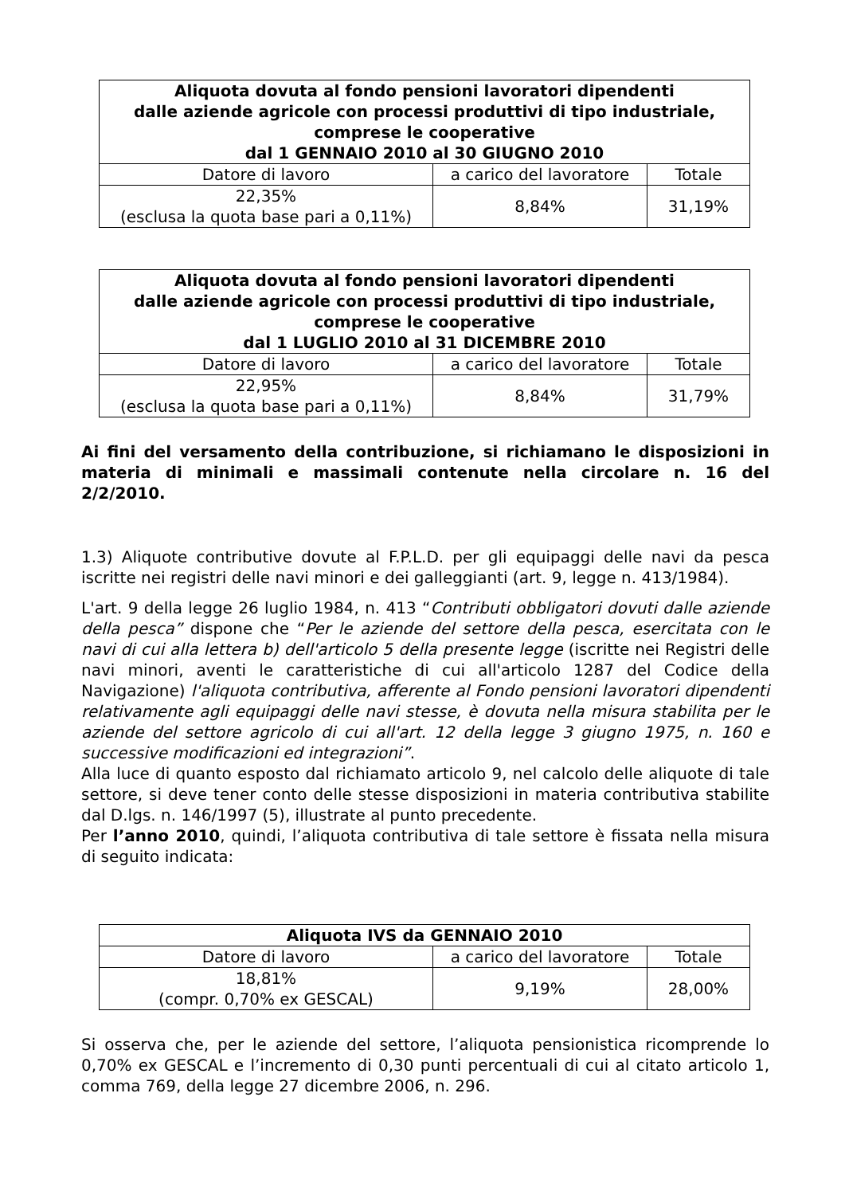| Aliquota dovuta al fondo pensioni lavoratori dipendenti dalle aziende agricole con processi produttivi di tipo industriale, comprese le cooperative dal 1 GENNAIO 2010 al 30 GIUGNO 2010 | | |
| --- | --- | --- |
| Datore di lavoro | a carico del lavoratore | Totale |
| 22,35% (esclusa la quota base pari a 0,11%) | 8,84% | 31,19% |
| Aliquota dovuta al fondo pensioni lavoratori dipendenti dalle aziende agricole con processi produttivi di tipo industriale, comprese le cooperative dal 1 LUGLIO 2010 al 31 DICEMBRE 2010 | | |
| --- | --- | --- |
| Datore di lavoro | a carico del lavoratore | Totale |
| 22,95% (esclusa la quota base pari a 0,11%) | 8,84% | 31,79% |
Ai fini del versamento della contribuzione, si richiamano le disposizioni in materia di minimali e massimali contenute nella circolare n. 16 del 2/2/2010.
1.3) Aliquote contributive dovute al F.P.L.D. per gli equipaggi delle navi da pesca iscritte nei registri delle navi minori e dei galleggianti (art. 9, legge n. 413/1984).
L'art. 9 della legge 26 luglio 1984, n. 413 “Contributi obbligatori dovuti dalle aziende della pesca” dispone che “Per le aziende del settore della pesca, esercitata con le navi di cui alla lettera b) dell'articolo 5 della presente legge (iscritte nei Registri delle navi minori, aventi le caratteristiche di cui all'articolo 1287 del Codice della Navigazione) l'aliquota contributiva, afferente al Fondo pensioni lavoratori dipendenti relativamente agli equipaggi delle navi stesse, è dovuta nella misura stabilita per le aziende del settore agricolo di cui all'art. 12 della legge 3 giugno 1975, n. 160 e successive modificazioni ed integrazioni”.
Alla luce di quanto esposto dal richiamato articolo 9, nel calcolo delle aliquote di tale settore, si deve tener conto delle stesse disposizioni in materia contributiva stabilite dal D.lgs. n. 146/1997 (5), illustrate al punto precedente.
Per l’anno 2010, quindi, l’aliquota contributiva di tale settore è fissata nella misura di seguito indicata:
| Aliquota IVS da GENNAIO 2010 | | |
| --- | --- | --- |
| Datore di lavoro | a carico del lavoratore | Totale |
| 18,81% (compr. 0,70% ex GESCAL) | 9,19% | 28,00% |
Si osserva che, per le aziende del settore, l’aliquota pensionistica ricomprende lo 0,70% ex GESCAL e l’incremento di 0,30 punti percentuali di cui al citato articolo 1, comma 769, della legge 27 dicembre 2006, n. 296.